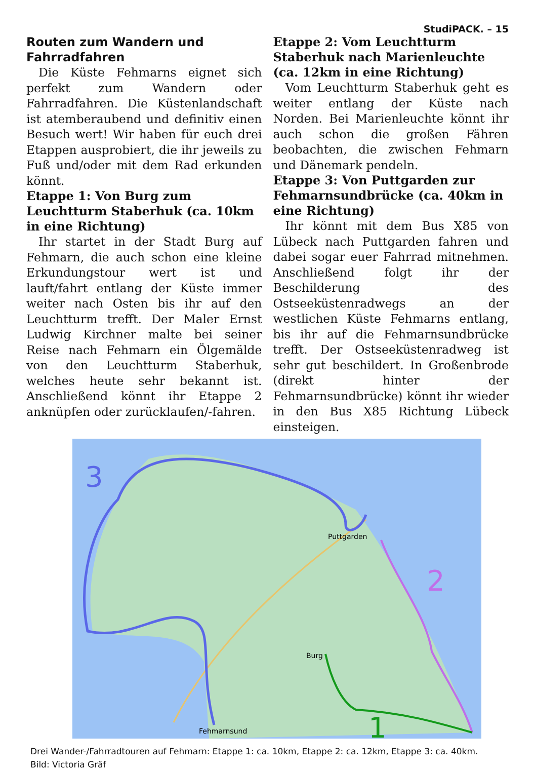StudiPACK. – 15
Routen zum Wandern und Fahrradfahren
Die Küste Fehmarns eignet sich perfekt zum Wandern oder Fahrradfahren. Die Küstenlandschaft ist atemberaubend und definitiv einen Besuch wert! Wir haben für euch drei Etappen ausprobiert, die ihr jeweils zu Fuß und/oder mit dem Rad erkunden könnt.
Etappe 1: Von Burg zum Leuchtturm Staberhuk (ca. 10km in eine Richtung)
Ihr startet in der Stadt Burg auf Fehmarn, die auch schon eine kleine Erkundungstour wert ist und lauft/fahrt entlang der Küste immer weiter nach Osten bis ihr auf den Leuchtturm trefft. Der Maler Ernst Ludwig Kirchner malte bei seiner Reise nach Fehmarn ein Ölgemälde von den Leuchtturm Staberhuk, welches heute sehr bekannt ist. Anschließend könnt ihr Etappe 2 anknüpfen oder zurücklaufen/-fahren.
Etappe 2: Vom Leuchtturm Staberhuk nach Marienleuchte (ca. 12km in eine Richtung)
Vom Leuchtturm Staberhuk geht es weiter entlang der Küste nach Norden. Bei Marienleuchte könnt ihr auch schon die großen Fähren beobachten, die zwischen Fehmarn und Dänemark pendeln.
Etappe 3: Von Puttgarden zur Fehmarnsundbrücke (ca. 40km in eine Richtung)
Ihr könnt mit dem Bus X85 von Lübeck nach Puttgarden fahren und dabei sogar euer Fahrrad mitnehmen. Anschließend folgt ihr der Beschilderung des Ostseeküstenradwegs an der westlichen Küste Fehmarns entlang, bis ihr auf die Fehmarnsundbrücke trefft. Der Ostseeküstenradweg ist sehr gut beschildert. In Großenbrode (direkt hinter der Fehmarnsundbrücke) könnt ihr wieder in den Bus X85 Richtung Lübeck einsteigen.
3
2
1
Puttgarden
Burg
Fehmarnsund
Drei Wander-/Fahrradtouren auf Fehmarn: Etappe 1: ca. 10km, Etappe 2: ca. 12km, Etappe 3: ca. 40km.
Bild: Victoria Gräf